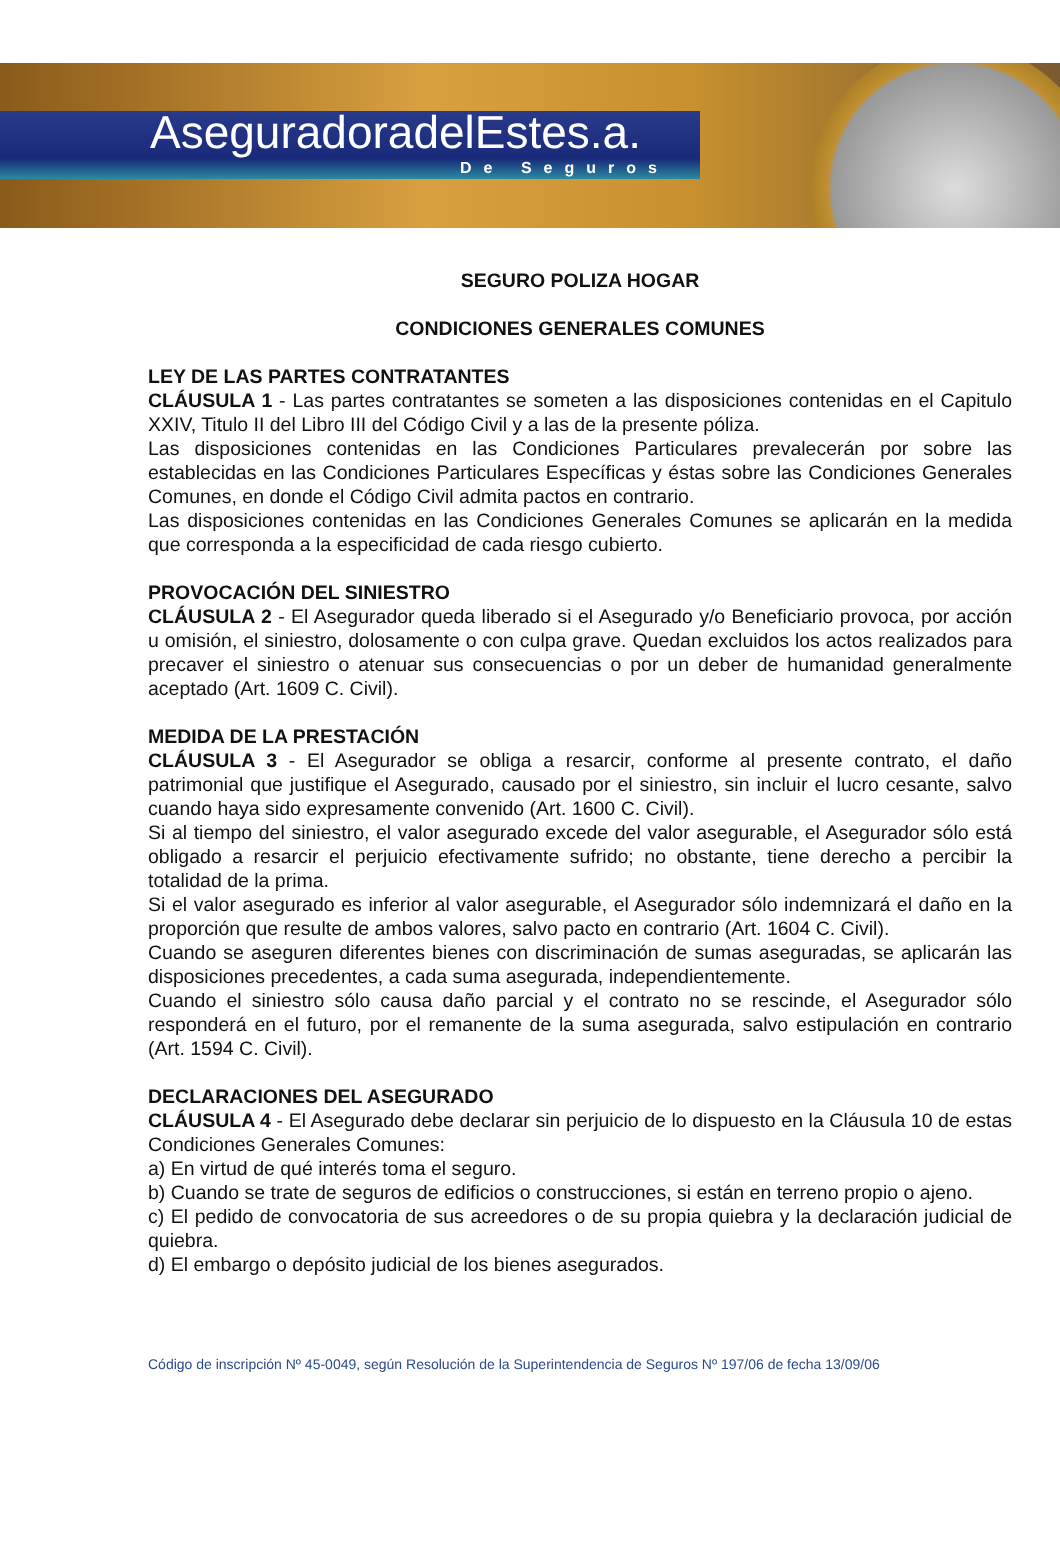AseguradoradelEstes.a.
De Seguros
SEGURO POLIZA HOGAR
CONDICIONES GENERALES COMUNES
LEY DE LAS PARTES CONTRATANTES
CLÁUSULA 1 - Las partes contratantes se someten a las disposiciones contenidas en el Capitulo XXIV, Titulo II del Libro III del Código Civil y a las de la presente póliza.
Las disposiciones contenidas en las Condiciones Particulares prevalecerán por sobre las establecidas en las Condiciones Particulares Específicas y éstas sobre las Condiciones Generales Comunes, en donde el Código Civil admita pactos en contrario.
Las disposiciones contenidas en las Condiciones Generales Comunes se aplicarán en la medida que corresponda a la especificidad de cada riesgo cubierto.
PROVOCACIÓN DEL SINIESTRO
CLÁUSULA 2 - El Asegurador queda liberado si el Asegurado y/o Beneficiario provoca, por acción u omisión, el siniestro, dolosamente o con culpa grave. Quedan excluidos los actos realizados para precaver el siniestro o atenuar sus consecuencias o por un deber de humanidad generalmente aceptado (Art. 1609 C. Civil).
MEDIDA DE LA PRESTACIÓN
CLÁUSULA 3 - El Asegurador se obliga a resarcir, conforme al presente contrato, el daño patrimonial que justifique el Asegurado, causado por el siniestro, sin incluir el lucro cesante, salvo cuando haya sido expresamente convenido (Art. 1600 C. Civil).
Si al tiempo del siniestro, el valor asegurado excede del valor asegurable, el Asegurador sólo está obligado a resarcir el perjuicio efectivamente sufrido; no obstante, tiene derecho a percibir la totalidad de la prima.
Si el valor asegurado es inferior al valor asegurable, el Asegurador sólo indemnizará el daño en la proporción que resulte de ambos valores, salvo pacto en contrario (Art. 1604 C. Civil).
Cuando se aseguren diferentes bienes con discriminación de sumas aseguradas, se aplicarán las disposiciones precedentes, a cada suma asegurada, independientemente.
Cuando el siniestro sólo causa daño parcial y el contrato no se rescinde, el Asegurador sólo responderá en el futuro, por el remanente de la suma asegurada, salvo estipulación en contrario (Art. 1594 C. Civil).
DECLARACIONES DEL ASEGURADO
CLÁUSULA 4 - El Asegurado debe declarar sin perjuicio de lo dispuesto en la Cláusula 10 de estas Condiciones Generales Comunes:
a) En virtud de qué interés toma el seguro.
b) Cuando se trate de seguros de edificios o construcciones, si están en terreno propio o ajeno.
c) El pedido de convocatoria de sus acreedores o de su propia quiebra y la declaración judicial de quiebra.
d) El embargo o depósito judicial de los bienes asegurados.
Código de inscripción Nº 45-0049, según Resolución de la Superintendencia de Seguros Nº 197/06 de fecha 13/09/06